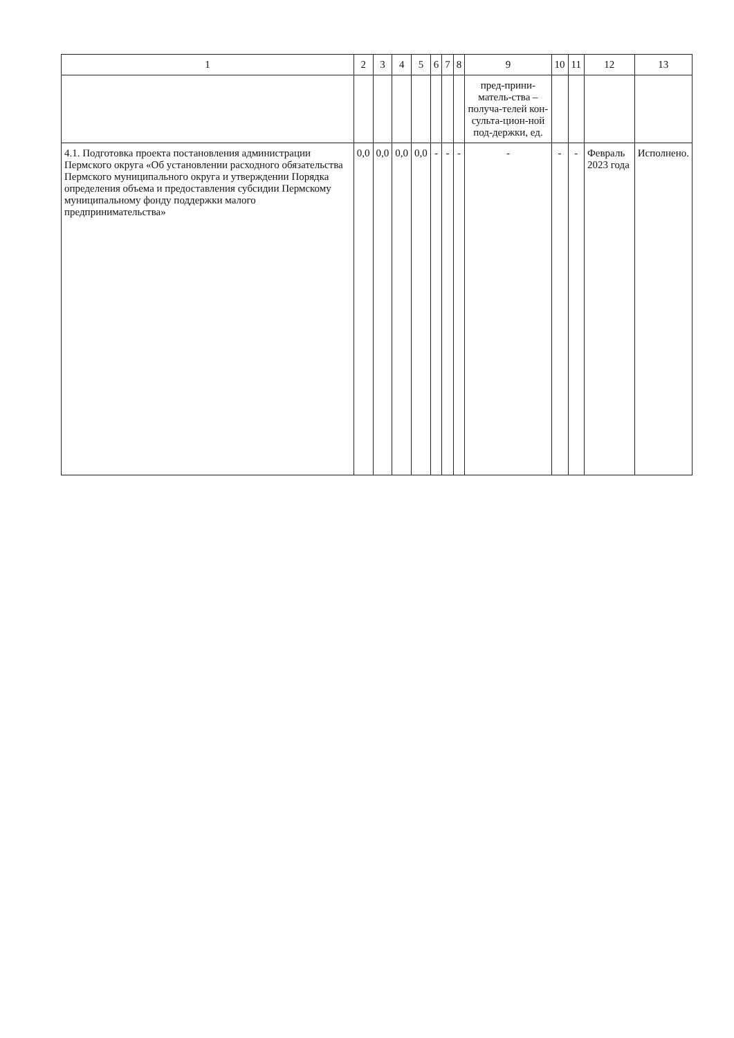| 1 | 2 | 3 | 4 | 5 | 6 | 7 | 8 | 9 | 10 | 11 | 12 | 13 |
| --- | --- | --- | --- | --- | --- | --- | --- | --- | --- | --- | --- | --- |
| | | | | | | | | пред-прини-матель-ства – получа-телей кон-сульта-цион-ной под-держки, ед. | | | | |
| 4.1. Подготовка проекта постановления администрации Пермского округа «Об установлении расходного обязательства Пермского муниципального округа и утверждении Порядка определения объема и предоставления субсидии Пермскому муниципальному фонду поддержки малого предпринимательства» | 0,0 | 0,0 | 0,0 | 0,0 | - | - | - | - | - | - | Февраль 2023 года | Исполнено. |